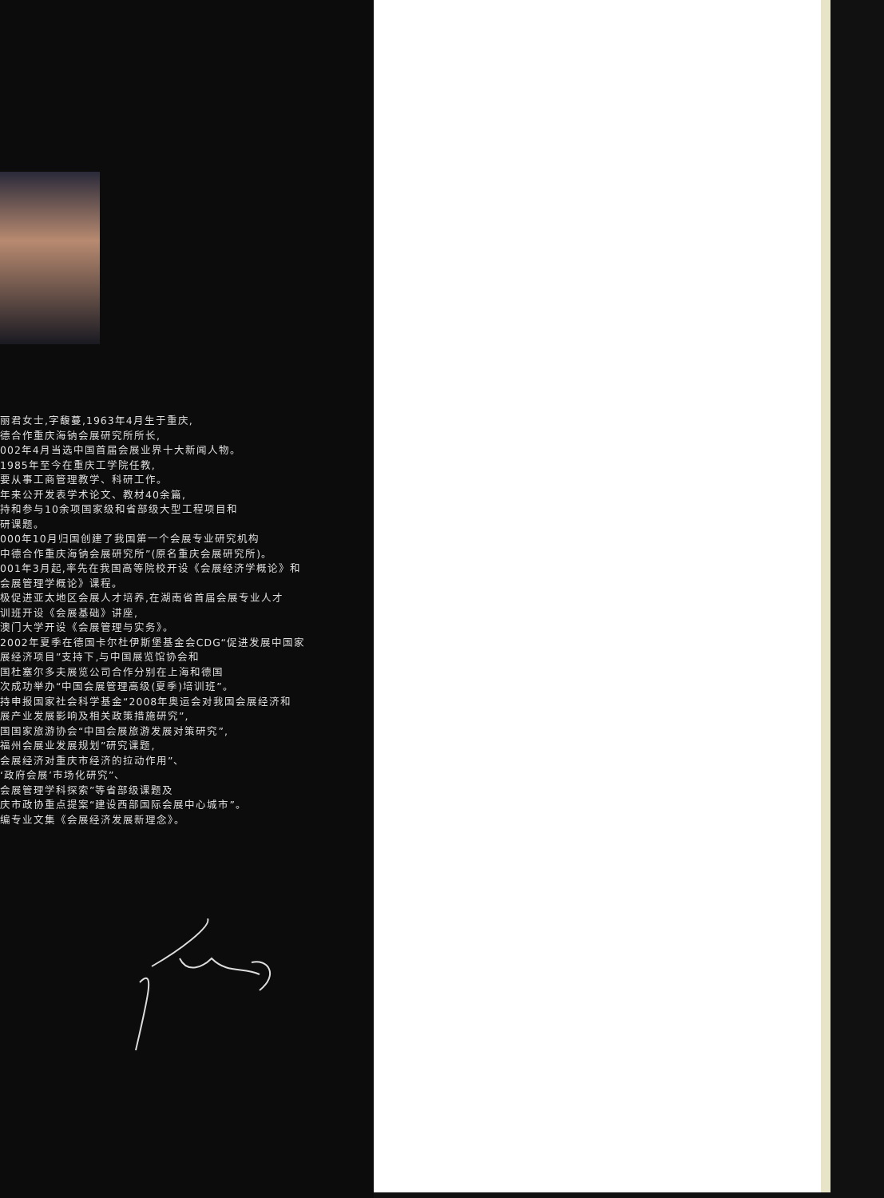丽君女士,字馥蔓,1963年4月生于重庆,
德合作重庆海钠会展研究所所长,
002年4月当选中国首届会展业界十大新闻人物。
1985年至今在重庆工学院任教,
要从事工商管理教学、科研工作。
年来公开发表学术论文、教材40余篇,
持和参与10余项国家级和省部级大型工程项目和
研课题。
000年10月归国创建了我国第一个会展专业研究机构
中德合作重庆海钠会展研究所”(原名重庆会展研究所)。
001年3月起,率先在我国高等院校开设《会展经济学概论》和
会展管理学概论》课程。
极促进亚太地区会展人才培养,在湖南省首届会展专业人才
训班开设《会展基础》讲座,
澳门大学开设《会展管理与实务》。
2002年夏季在德国卡尔杜伊斯堡基金会CDG“促进发展中国家
展经济项目”支持下,与中国展览馆协会和
国杜塞尔多夫展览公司合作分别在上海和德国
次成功举办“中国会展管理高级(夏季)培训班”。
持申报国家社会科学基金“2008年奥运会对我国会展经济和
展产业发展影响及相关政策措施研究”,
国国家旅游协会“中国会展旅游发展对策研究”,
福州会展业发展规划”研究课题,
会展经济对重庆市经济的拉动作用”、
‘政府会展’市场化研究”、
会展管理学科探索”等省部级课题及
庆市政协重点提案“建设西部国际会展中心城市”。
编专业文集《会展经济发展新理念》。